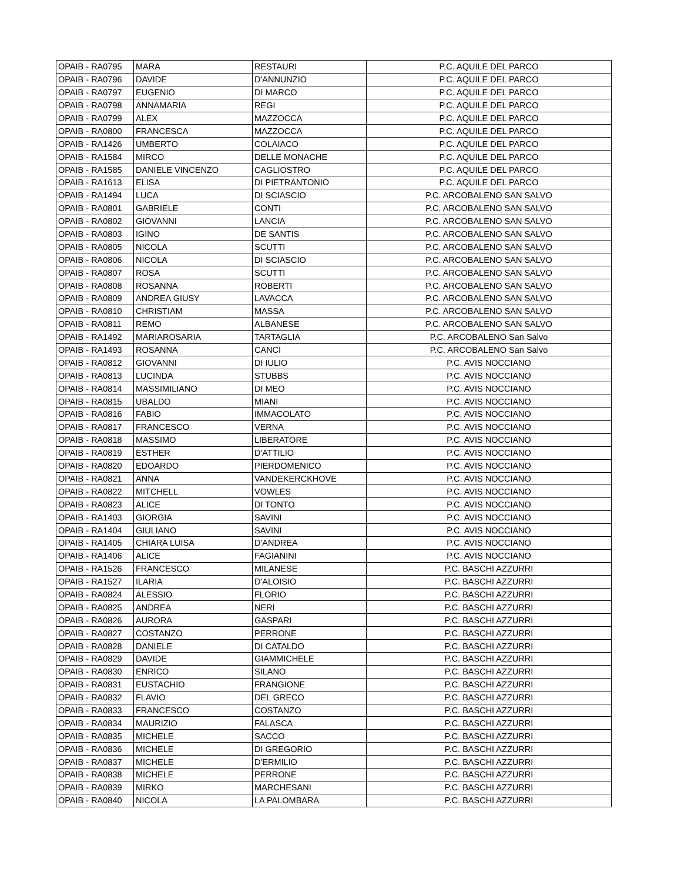| OPAIB - RA0795 | MARA | RESTAURI | P.C. AQUILE DEL PARCO |
| OPAIB - RA0796 | DAVIDE | D'ANNUNZIO | P.C. AQUILE DEL PARCO |
| OPAIB - RA0797 | EUGENIO | DI MARCO | P.C. AQUILE DEL PARCO |
| OPAIB - RA0798 | ANNAMARIA | REGI | P.C. AQUILE DEL PARCO |
| OPAIB - RA0799 | ALEX | MAZZOCCA | P.C. AQUILE DEL PARCO |
| OPAIB - RA0800 | FRANCESCA | MAZZOCCA | P.C. AQUILE DEL PARCO |
| OPAIB - RA1426 | UMBERTO | COLAIACO | P.C. AQUILE DEL PARCO |
| OPAIB - RA1584 | MIRCO | DELLE MONACHE | P.C. AQUILE DEL PARCO |
| OPAIB - RA1585 | DANIELE VINCENZO | CAGLIOSTRO | P.C. AQUILE DEL PARCO |
| OPAIB - RA1613 | ELISA | DI PIETRANTONIO | P.C. AQUILE DEL PARCO |
| OPAIB - RA1494 | LUCA | DI SCIASCIO | P.C. ARCOBALENO SAN SALVO |
| OPAIB - RA0801 | GABRIELE | CONTI | P.C. ARCOBALENO SAN SALVO |
| OPAIB - RA0802 | GIOVANNI | LANCIA | P.C. ARCOBALENO SAN SALVO |
| OPAIB - RA0803 | IGINO | DE SANTIS | P.C. ARCOBALENO SAN SALVO |
| OPAIB - RA0805 | NICOLA | SCUTTI | P.C. ARCOBALENO SAN SALVO |
| OPAIB - RA0806 | NICOLA | DI SCIASCIO | P.C. ARCOBALENO SAN SALVO |
| OPAIB - RA0807 | ROSA | SCUTTI | P.C. ARCOBALENO SAN SALVO |
| OPAIB - RA0808 | ROSANNA | ROBERTI | P.C. ARCOBALENO SAN SALVO |
| OPAIB - RA0809 | ANDREA GIUSY | LAVACCA | P.C. ARCOBALENO SAN SALVO |
| OPAIB - RA0810 | CHRISTIAM | MASSA | P.C. ARCOBALENO SAN SALVO |
| OPAIB - RA0811 | REMO | ALBANESE | P.C. ARCOBALENO SAN SALVO |
| OPAIB - RA1492 | MARIAROSARIA | TARTAGLIA | P.C. ARCOBALENO San Salvo |
| OPAIB - RA1493 | ROSANNA | CANCI | P.C. ARCOBALENO San Salvo |
| OPAIB - RA0812 | GIOVANNI | DI IULIO | P.C. AVIS NOCCIANO |
| OPAIB - RA0813 | LUCINDA | STUBBS | P.C. AVIS NOCCIANO |
| OPAIB - RA0814 | MASSIMILIANO | DI MEO | P.C. AVIS NOCCIANO |
| OPAIB - RA0815 | UBALDO | MIANI | P.C. AVIS NOCCIANO |
| OPAIB - RA0816 | FABIO | IMMACOLATO | P.C. AVIS NOCCIANO |
| OPAIB - RA0817 | FRANCESCO | VERNA | P.C. AVIS NOCCIANO |
| OPAIB - RA0818 | MASSIMO | LIBERATORE | P.C. AVIS NOCCIANO |
| OPAIB - RA0819 | ESTHER | D'ATTILIO | P.C. AVIS NOCCIANO |
| OPAIB - RA0820 | EDOARDO | PIERDOMENICO | P.C. AVIS NOCCIANO |
| OPAIB - RA0821 | ANNA | VANDEKERCKHOVE | P.C. AVIS NOCCIANO |
| OPAIB - RA0822 | MITCHELL | VOWLES | P.C. AVIS NOCCIANO |
| OPAIB - RA0823 | ALICE | DI TONTO | P.C. AVIS NOCCIANO |
| OPAIB - RA1403 | GIORGIA | SAVINI | P.C. AVIS NOCCIANO |
| OPAIB - RA1404 | GIULIANO | SAVINI | P.C. AVIS NOCCIANO |
| OPAIB - RA1405 | CHIARA LUISA | D'ANDREA | P.C. AVIS NOCCIANO |
| OPAIB - RA1406 | ALICE | FAGIANINI | P.C. AVIS NOCCIANO |
| OPAIB - RA1526 | FRANCESCO | MILANESE | P.C. BASCHI AZZURRI |
| OPAIB - RA1527 | ILARIA | D'ALOISIO | P.C. BASCHI AZZURRI |
| OPAIB - RA0824 | ALESSIO | FLORIO | P.C. BASCHI AZZURRI |
| OPAIB - RA0825 | ANDREA | NERI | P.C. BASCHI AZZURRI |
| OPAIB - RA0826 | AURORA | GASPARI | P.C. BASCHI AZZURRI |
| OPAIB - RA0827 | COSTANZO | PERRONE | P.C. BASCHI AZZURRI |
| OPAIB - RA0828 | DANIELE | DI CATALDO | P.C. BASCHI AZZURRI |
| OPAIB - RA0829 | DAVIDE | GIAMMICHELE | P.C. BASCHI AZZURRI |
| OPAIB - RA0830 | ENRICO | SILANO | P.C. BASCHI AZZURRI |
| OPAIB - RA0831 | EUSTACHIO | FRANGIONE | P.C. BASCHI AZZURRI |
| OPAIB - RA0832 | FLAVIO | DEL GRECO | P.C. BASCHI AZZURRI |
| OPAIB - RA0833 | FRANCESCO | COSTANZO | P.C. BASCHI AZZURRI |
| OPAIB - RA0834 | MAURIZIO | FALASCA | P.C. BASCHI AZZURRI |
| OPAIB - RA0835 | MICHELE | SACCO | P.C. BASCHI AZZURRI |
| OPAIB - RA0836 | MICHELE | DI GREGORIO | P.C. BASCHI AZZURRI |
| OPAIB - RA0837 | MICHELE | D'ERMILIO | P.C. BASCHI AZZURRI |
| OPAIB - RA0838 | MICHELE | PERRONE | P.C. BASCHI AZZURRI |
| OPAIB - RA0839 | MIRKO | MARCHESANI | P.C. BASCHI AZZURRI |
| OPAIB - RA0840 | NICOLA | LA PALOMBARA | P.C. BASCHI AZZURRI |